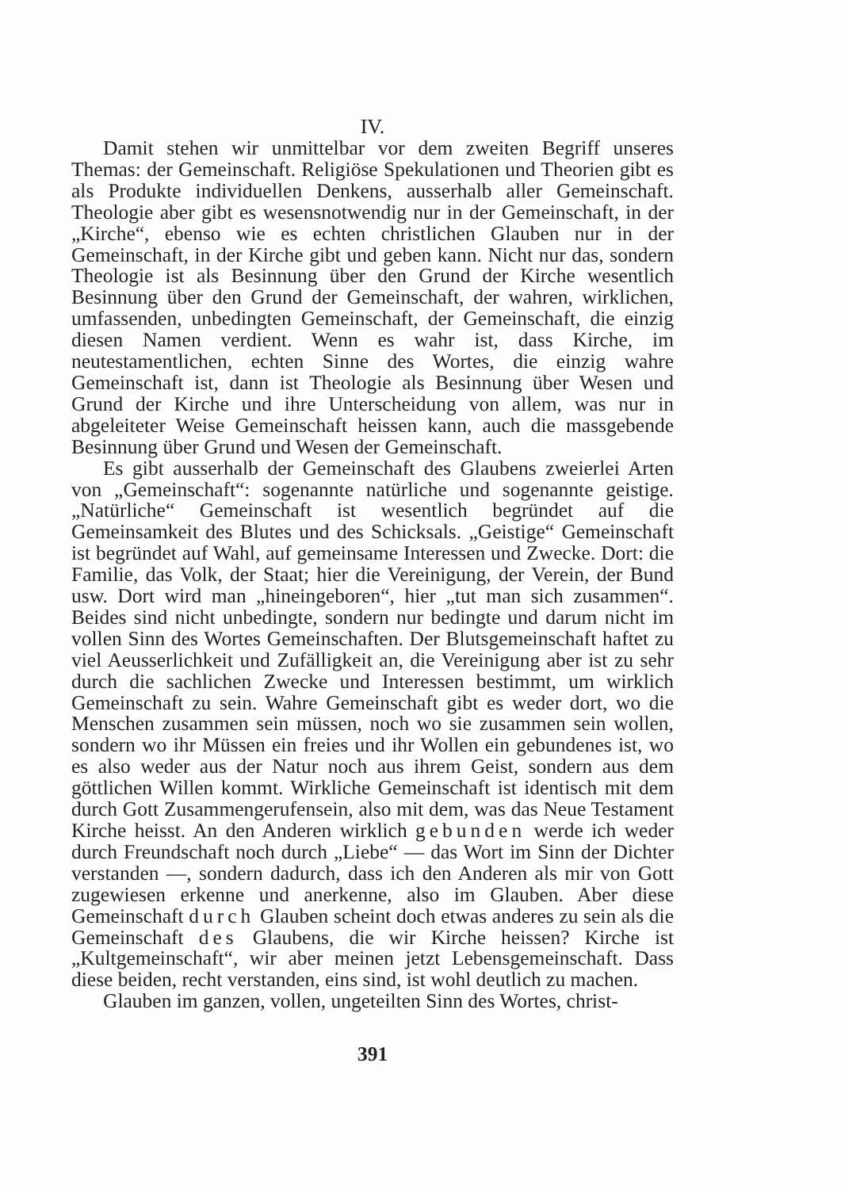IV.
Damit stehen wir unmittelbar vor dem zweiten Begriff unseres Themas: der Gemeinschaft. Religiöse Spekulationen und Theorien gibt es als Produkte individuellen Denkens, ausserhalb aller Gemeinschaft. Theologie aber gibt es wesensnotwendig nur in der Gemeinschaft, in der „Kirche“, ebenso wie es echten christlichen Glauben nur in der Gemeinschaft, in der Kirche gibt und geben kann. Nicht nur das, sondern Theologie ist als Besinnung über den Grund der Kirche wesentlich Besinnung über den Grund der Gemeinschaft, der wahren, wirklichen, umfassenden, unbedingten Gemeinschaft, der Gemeinschaft, die einzig diesen Namen verdient. Wenn es wahr ist, dass Kirche, im neutestamentlichen, echten Sinne des Wortes, die einzig wahre Gemeinschaft ist, dann ist Theologie als Besinnung über Wesen und Grund der Kirche und ihre Unterscheidung von allem, was nur in abgeleiteter Weise Gemeinschaft heissen kann, auch die massgebende Besinnung über Grund und Wesen der Gemeinschaft.
Es gibt ausserhalb der Gemeinschaft des Glaubens zweierlei Arten von „Gemeinschaft“: sogenannte natürliche und sogenannte geistige. „Natürliche“ Gemeinschaft ist wesentlich begründet auf die Gemeinsamkeit des Blutes und des Schicksals. „Geistige“ Gemeinschaft ist begründet auf Wahl, auf gemeinsame Interessen und Zwecke. Dort: die Familie, das Volk, der Staat; hier die Vereinigung, der Verein, der Bund usw. Dort wird man „hineingeboren“, hier „tut man sich zusammen“. Beides sind nicht unbedingte, sondern nur bedingte und darum nicht im vollen Sinn des Wortes Gemeinschaften. Der Blutsgemeinschaft haftet zu viel Aeusserlichkeit und Zufälligkeit an, die Vereinigung aber ist zu sehr durch die sachlichen Zwecke und Interessen bestimmt, um wirklich Gemeinschaft zu sein. Wahre Gemeinschaft gibt es weder dort, wo die Menschen zusammen sein müssen, noch wo sie zusammen sein wollen, sondern wo ihr Müssen ein freies und ihr Wollen ein gebundenes ist, wo es also weder aus der Natur noch aus ihrem Geist, sondern aus dem göttlichen Willen kommt. Wirkliche Gemeinschaft ist identisch mit dem durch Gott Zusammengerufensein, also mit dem, was das Neue Testament Kirche heisst. An den Anderen wirklich gebunden werde ich weder durch Freundschaft noch durch „Liebe“ — das Wort im Sinn der Dichter verstanden —, sondern dadurch, dass ich den Anderen als mir von Gott zugewiesen erkenne und anerkenne, also im Glauben. Aber diese Gemeinschaft durch Glauben scheint doch etwas anderes zu sein als die Gemeinschaft des Glaubens, die wir Kirche heissen? Kirche ist „Kultgemeinschaft“, wir aber meinen jetzt Lebensgemeinschaft. Dass diese beiden, recht verstanden, eins sind, ist wohl deutlich zu machen.
Glauben im ganzen, vollen, ungeteilten Sinn des Wortes, christ-
391